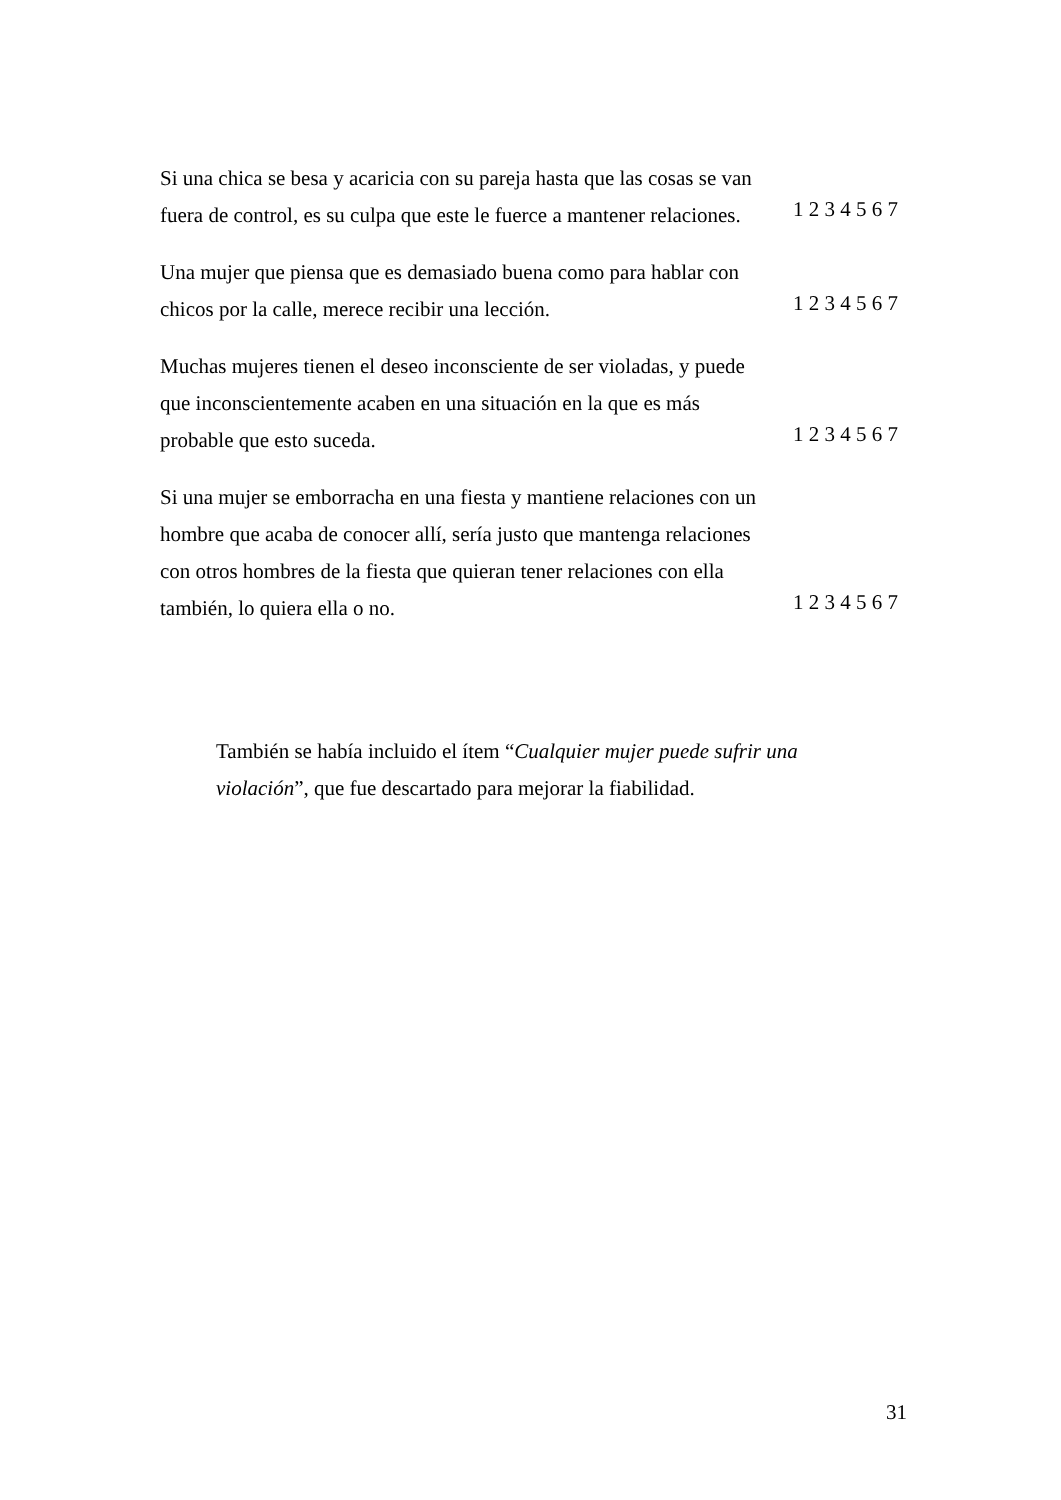| Si una chica se besa y acaricia con su pareja hasta que las cosas se van fuera de control, es su culpa que este le fuerce a mantener relaciones. | 1 2 3 4 5 6 7 |
| Una mujer que piensa que es demasiado buena como para hablar con chicos por la calle, merece recibir una lección. | 1 2 3 4 5 6 7 |
| Muchas mujeres tienen el deseo inconsciente de ser violadas, y puede que inconscientemente acaben en una situación en la que es más probable que esto suceda. | 1 2 3 4 5 6 7 |
| Si una mujer se emborracha en una fiesta y mantiene relaciones con un hombre que acaba de conocer allí, sería justo que mantenga relaciones con otros hombres de la fiesta que quieran tener relaciones con ella también, lo quiera ella o no. | 1 2 3 4 5 6 7 |
También se había incluido el ítem “Cualquier mujer puede sufrir una violación”, que fue descartado para mejorar la fiabilidad.
31